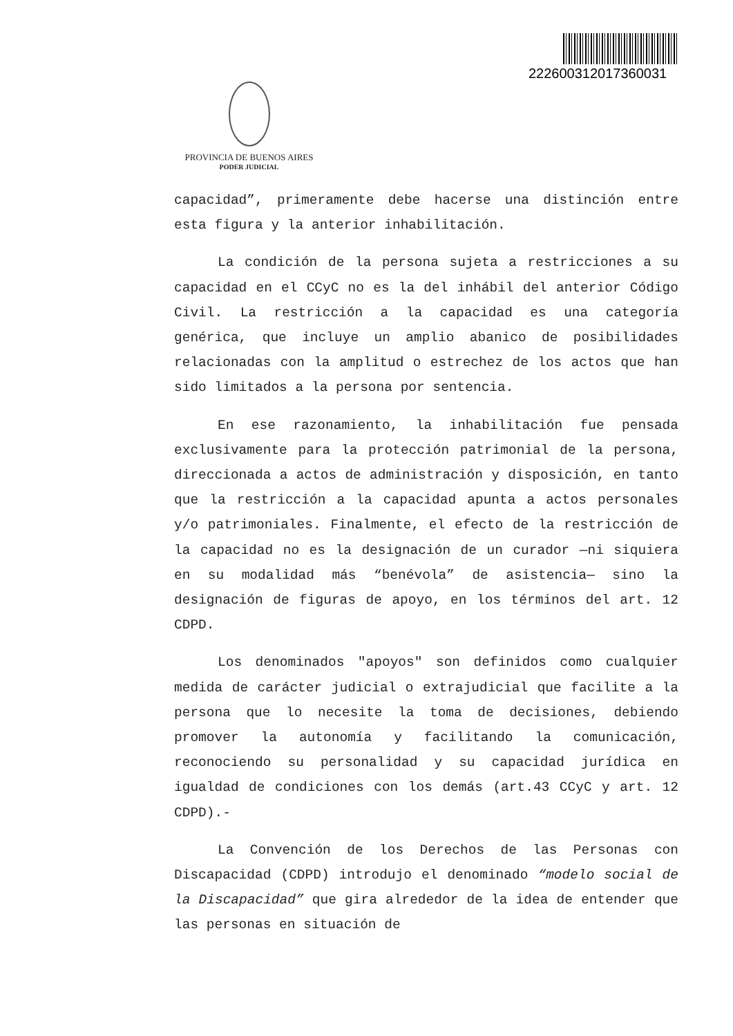22260031201736003​1
PROVINCIA DE BUENOS AIRES
PODER JUDICIAL
capacidad”, primeramente debe hacerse una distinción entre esta figura y la anterior inhabilitación.
La condición de la persona sujeta a restricciones a su capacidad en el CCyC no es la del inhábil del anterior Código Civil. La restricción a la capacidad es una categoría genérica, que incluye un amplio abanico de posibilidades relacionadas con la amplitud o estrechez de los actos que han sido limitados a la persona por sentencia.
En ese razonamiento, la inhabilitación fue pensada exclusivamente para la protección patrimonial de la persona, direccionada a actos de administración y disposición, en tanto que la restricción a la capacidad apunta a actos personales y/o patrimoniales. Finalmente, el efecto de la restricción de la capacidad no es la designación de un curador —ni siquiera en su modalidad más “benévola” de asistencia— sino la designación de figuras de apoyo, en los términos del art. 12 CDPD.
Los denominados "apoyos" son definidos como cualquier medida de carácter judicial o extrajudicial que facilite a la persona que lo necesite la toma de decisiones, debiendo promover la autonomía y facilitando la comunicación, reconociendo su personalidad y su capacidad jurídica en igualdad de condiciones con los demás (art.43 CCyC y art. 12 CDPD).-
La Convención de los Derechos de las Personas con Discapacidad (CDPD) introdujo el denominado “modelo social de la Discapacidad” que gira alrededor de la idea de entender que las personas en situación de